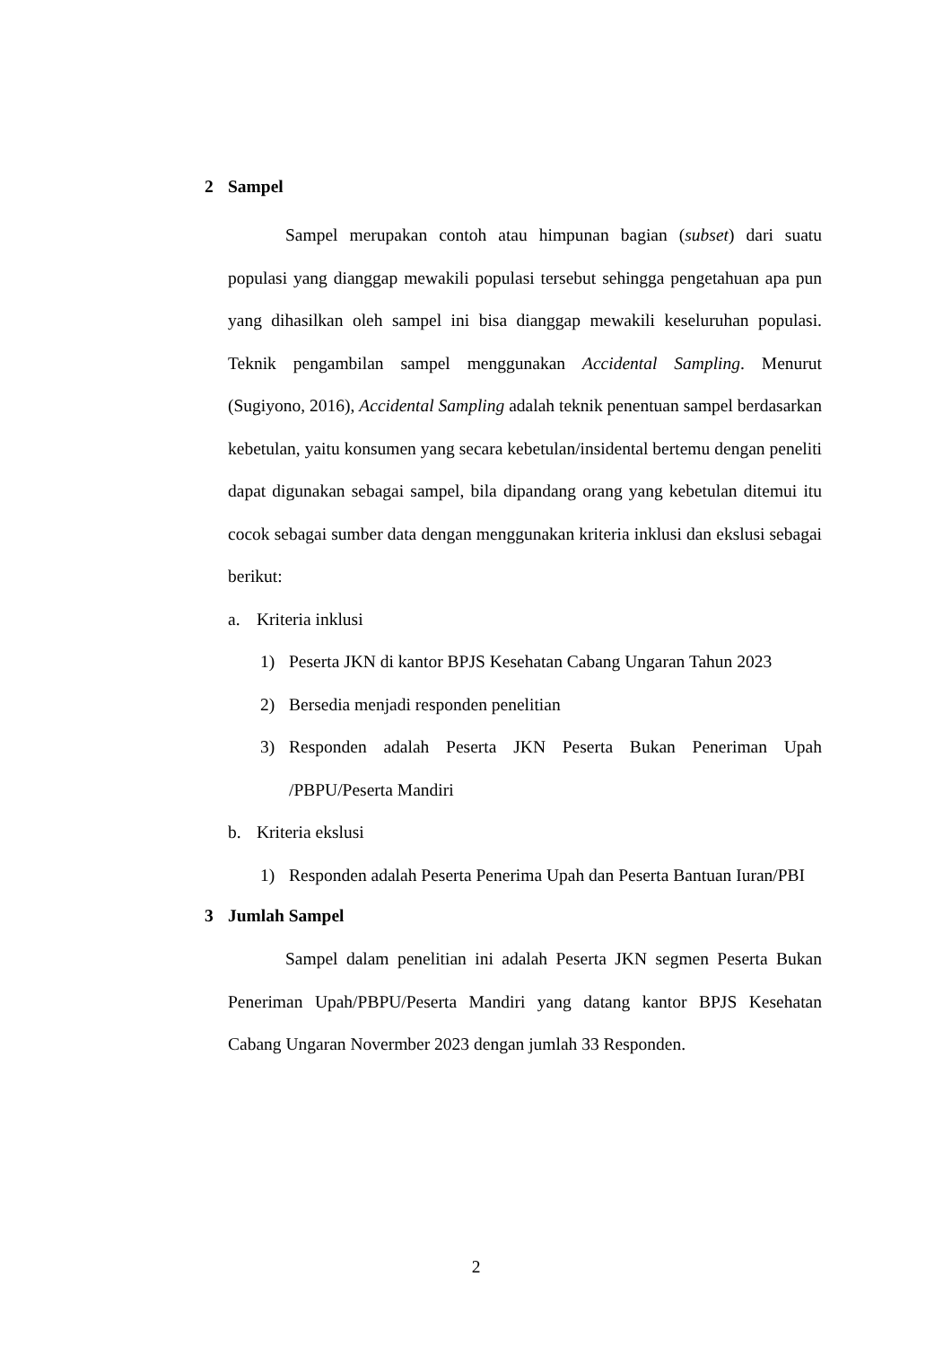2 Sampel
Sampel merupakan contoh atau himpunan bagian (subset) dari suatu populasi yang dianggap mewakili populasi tersebut sehingga pengetahuan apa pun yang dihasilkan oleh sampel ini bisa dianggap mewakili keseluruhan populasi. Teknik pengambilan sampel menggunakan Accidental Sampling. Menurut (Sugiyono, 2016), Accidental Sampling adalah teknik penentuan sampel berdasarkan kebetulan, yaitu konsumen yang secara kebetulan/insidental bertemu dengan peneliti dapat digunakan sebagai sampel, bila dipandang orang yang kebetulan ditemui itu cocok sebagai sumber data dengan menggunakan kriteria inklusi dan ekslusi sebagai berikut:
a. Kriteria inklusi
1) Peserta JKN di kantor BPJS Kesehatan Cabang Ungaran Tahun 2023
2) Bersedia menjadi responden penelitian
3) Responden adalah Peserta JKN Peserta Bukan Peneriman Upah /PBPU/Peserta Mandiri
b. Kriteria ekslusi
1) Responden adalah Peserta Penerima Upah dan Peserta Bantuan Iuran/PBI
3 Jumlah Sampel
Sampel dalam penelitian ini adalah Peserta JKN segmen Peserta Bukan Peneriman Upah/PBPU/Peserta Mandiri yang datang kantor BPJS Kesehatan Cabang Ungaran Novermber 2023 dengan jumlah 33 Responden.
2